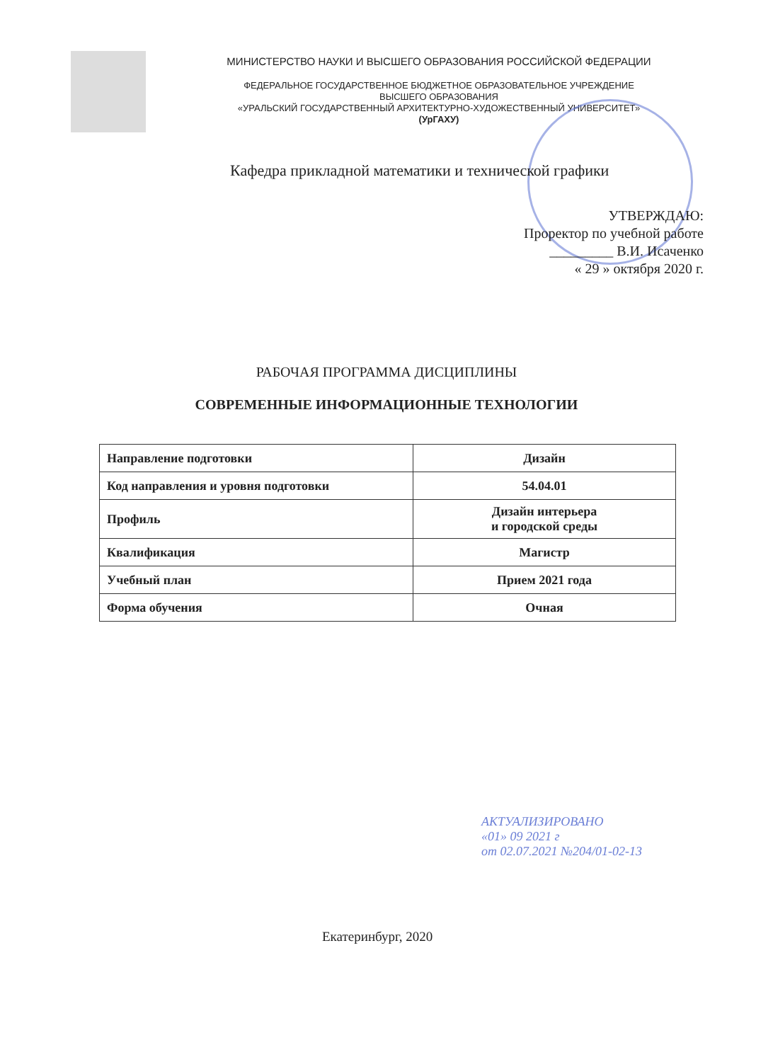МИНИСТЕРСТВО НАУКИ И ВЫСШЕГО ОБРАЗОВАНИЯ РОССИЙСКОЙ ФЕДЕРАЦИИ
ФЕДЕРАЛЬНОЕ ГОСУДАРСТВЕННОЕ БЮДЖЕТНОЕ ОБРАЗОВАТЕЛЬНОЕ УЧРЕЖДЕНИЕ
ВЫСШЕГО ОБРАЗОВАНИЯ
«УРАЛЬСКИЙ ГОСУДАРСТВЕННЫЙ АРХИТЕКТУРНО-ХУДОЖЕСТВЕННЫЙ УНИВЕРСИТЕТ»
(УрГАХУ)
Кафедра прикладной математики и технической графики
УТВЕРЖДАЮ:
Проректор по учебной работе
_________ В.И. Исаченко
« 29 » октября 2020 г.
РАБОЧАЯ ПРОГРАММА ДИСЦИПЛИНЫ
СОВРЕМЕННЫЕ ИНФОРМАЦИОННЫЕ ТЕХНОЛОГИИ
| Направление подготовки | Дизайн |
| Код направления и уровня подготовки | 54.04.01 |
| Профиль | Дизайн интерьера и городской среды |
| Квалификация | Магистр |
| Учебный план | Прием 2021 года |
| Форма обучения | Очная |
АКТУАЛИЗИРОВАНО
«01» 09 2021 г
от 02.07.2021 №204/01-02-13
Екатеринбург, 2020